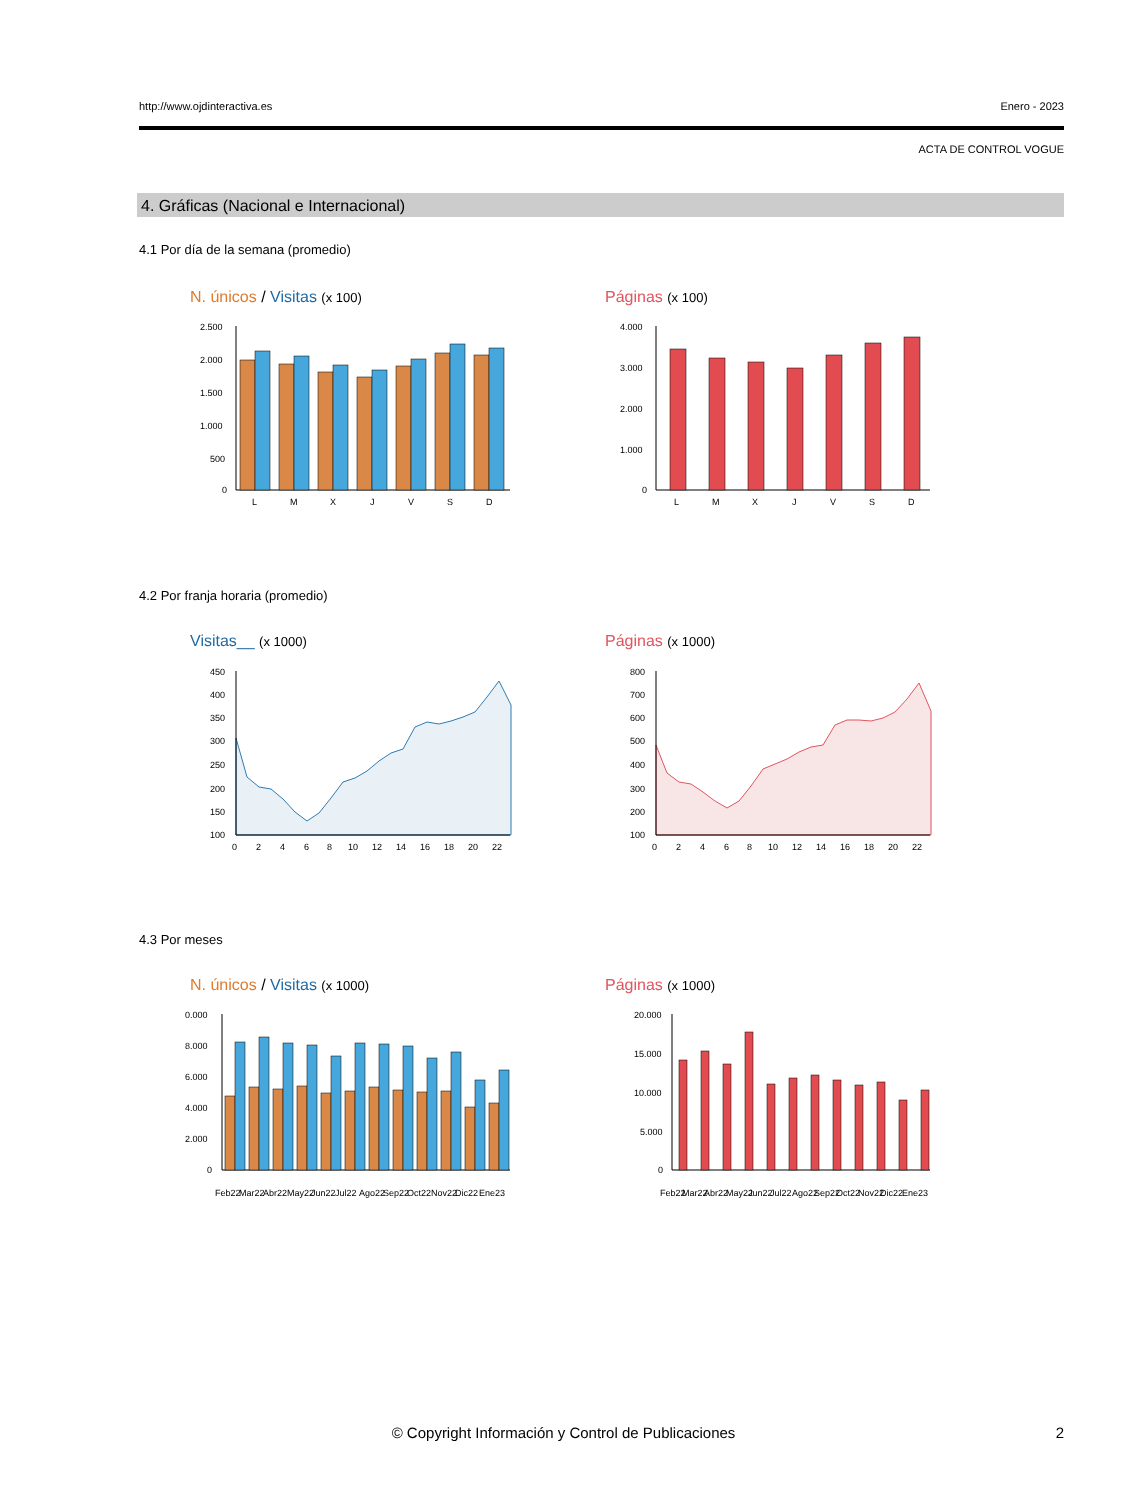http://www.ojdinteractiva.es Enero - 2023
ACTA DE CONTROL VOGUE
4. Gráficas (Nacional e Internacional)
4.1 Por día de la semana (promedio)
N. únicos / Visitas (x 100) Páginas (x 100)
2.500
2.000
1.500
1.000
500
0
L
M
X
J
V
S
D
4.000
3.000
2.000
1.000
0
L
M
X
J
V
S
D
4.2 Por franja horaria (promedio)
Visitas__ (x 1000) Páginas (x 1000)
450
400
350
300
250
200
150
100
0
2
4
6
8
10
12
14
16
18
20
22
800
700
600
500
400
300
200
100
0
2
4
6
8
10
12
14
16
18
20
22
4.3 Por meses
N. únicos / Visitas (x 1000) Páginas (x 1000)
0.000
8.000
6.000
4.000
2.000
0
Feb22
Mar22
Abr22
May22
Jun22
Jul22
Ago22
Sep22
Oct22
Nov22
Dic22
Ene23
20.000
15.000
10.000
5.000
0
Feb22
Mar22
Abr22
May22
Jun22
Jul22
Ago22
Sep22
Oct22
Nov22
Dic22
Ene23
© Copyright Información y Control de Publicaciones 2